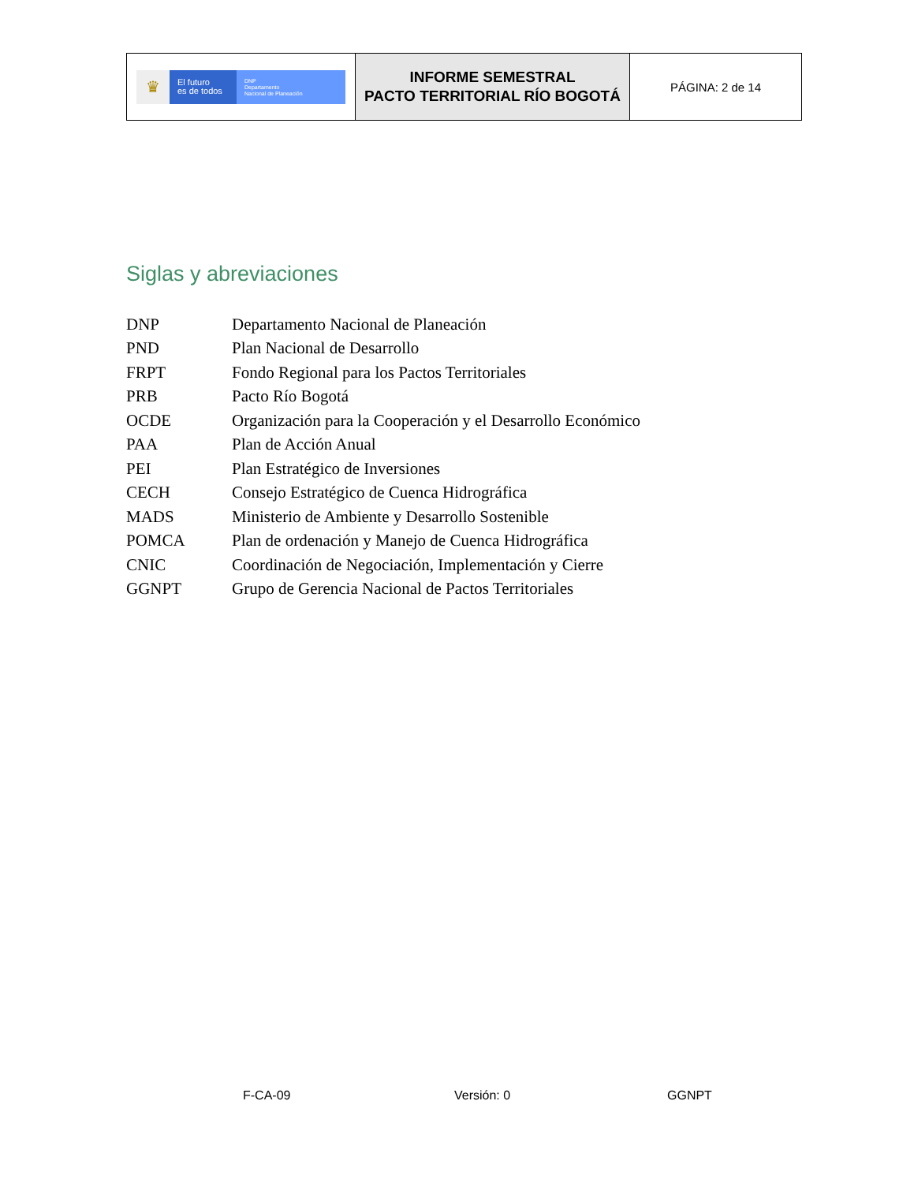| ♛ El futuro es de todos DNP Departamento Nacional de Planeación | INFORME SEMESTRAL PACTO TERRITORIAL RÍO BOGOTÁ | PÁGINA: 2 de 14 |
Siglas y abreviaciones
| DNP | Departamento Nacional de Planeación |
| PND | Plan Nacional de Desarrollo |
| FRPT | Fondo Regional para los Pactos Territoriales |
| PRB | Pacto Río Bogotá |
| OCDE | Organización para la Cooperación y el Desarrollo Económico |
| PAA | Plan de Acción Anual |
| PEI | Plan Estratégico de Inversiones |
| CECH | Consejo Estratégico de Cuenca Hidrográfica |
| MADS | Ministerio de Ambiente y Desarrollo Sostenible |
| POMCA | Plan de ordenación y Manejo de Cuenca Hidrográfica |
| CNIC | Coordinación de Negociación, Implementación y Cierre |
| GGNPT | Grupo de Gerencia Nacional de Pactos Territoriales |
F-CA-09 Versión: 0 GGNPT